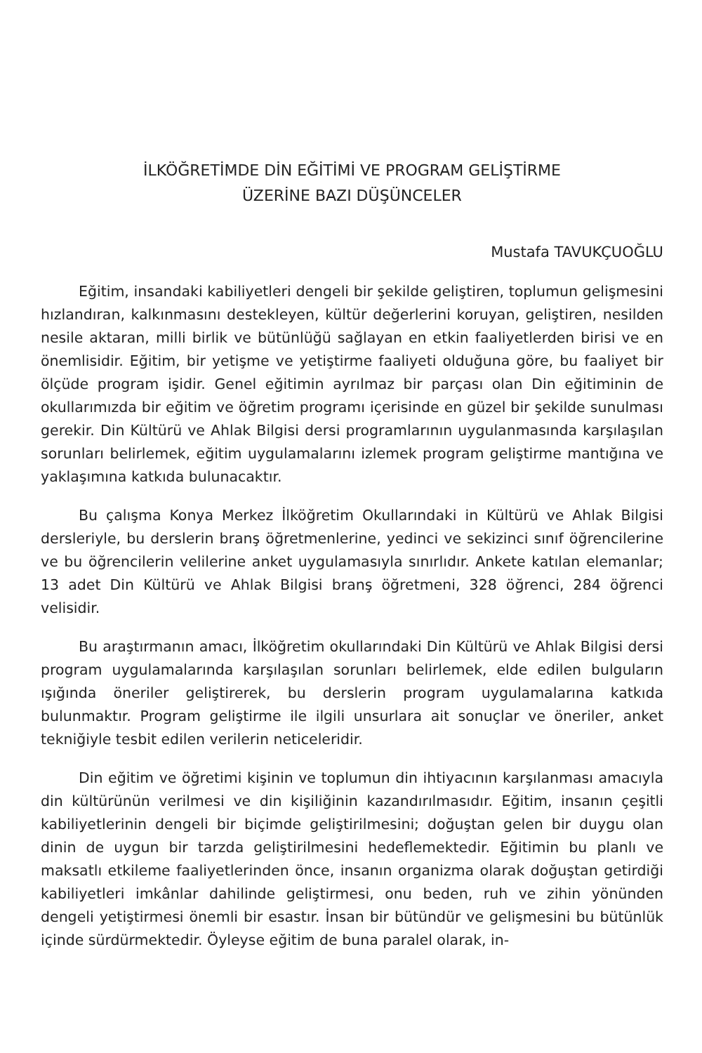İLKÖĞRETİMDE DİN EĞİTİMİ VE PROGRAM GELİŞTİRME
ÜZERİNE BAZI DÜŞÜNCELER
Mustafa TAVUKÇUOĞLU
Eğitim, insandaki kabiliyetleri dengeli bir şekilde geliştiren, toplumun gelişmesini hızlandıran, kalkınmasını destekleyen, kültür değerlerini koruyan, geliştiren, nesilden nesile aktaran, milli birlik ve bütünlüğü sağlayan en etkin faaliyetlerden birisi ve en önemlisidir. Eğitim, bir yetişme ve yetiştirme faaliyeti olduğuna göre, bu faaliyet bir ölçüde program işidir. Genel eğitimin ayrılmaz bir parçası olan Din eğitiminin de okullarımızda bir eğitim ve öğretim programı içerisinde en güzel bir şekilde sunulması gerekir. Din Kültürü ve Ahlak Bilgisi dersi programlarının uygulanmasında karşılaşılan sorunları belirlemek, eğitim uygulamalarını izlemek program geliştirme mantığına ve yaklaşımına katkıda bulunacaktır.
Bu çalışma Konya Merkez İlköğretim Okullarındaki in Kültürü ve Ahlak Bilgisi dersleriyle, bu derslerin branş öğretmenlerine, yedinci ve sekizinci sınıf öğrencilerine ve bu öğrencilerin velilerine anket uygulamasıyla sınırlıdır. Ankete katılan elemanlar; 13 adet Din Kültürü ve Ahlak Bilgisi branş öğretmeni, 328 öğrenci, 284 öğrenci velisidir.
Bu araştırmanın amacı, İlköğretim okullarındaki Din Kültürü ve Ahlak Bilgisi dersi program uygulamalarında karşılaşılan sorunları belirlemek, elde edilen bulguların ışığında öneriler geliştirerek, bu derslerin program uygulamalarına katkıda bulunmaktır. Program geliştirme ile ilgili unsurlara ait sonuçlar ve öneriler, anket tekniğiyle tesbit edilen verilerin neticeleridir.
Din eğitim ve öğretimi kişinin ve toplumun din ihtiyacının karşılanması amacıyla din kültürünün verilmesi ve din kişiliğinin kazandırılmasıdır. Eğitim, insanın çeşitli kabiliyetlerinin dengeli bir biçimde geliştirilmesini; doğuştan gelen bir duygu olan dinin de uygun bir tarzda geliştirilmesini hedeflemektedir. Eğitimin bu planlı ve maksatlı etkileme faaliyetlerinden önce, insanın organizma olarak doğuştan getirdiği kabiliyetleri imkânlar dahilinde geliştirmesi, onu beden, ruh ve zihin yönünden dengeli yetiştirmesi önemli bir esastır. İnsan bir bütündür ve gelişmesini bu bütünlük içinde sürdürmektedir. Öyleyse eğitim de buna paralel olarak, in-